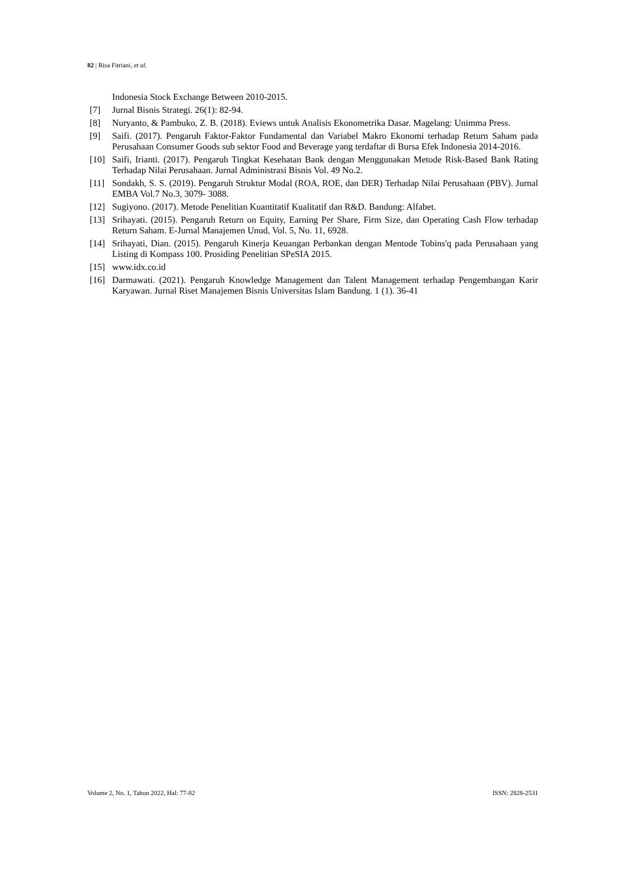82 | Risa Fitriani, et al.
Indonesia Stock Exchange Between 2010-2015.
[7] Jurnal Bisnis Strategi. 26(1): 82-94.
[8] Nuryanto, & Pambuko, Z. B. (2018). Eviews untuk Analisis Ekonometrika Dasar. Magelang: Unimma Press.
[9] Saifi. (2017). Pengaruh Faktor-Faktor Fundamental dan Variabel Makro Ekonomi terhadap Return Saham pada Perusahaan Consumer Goods sub sektor Food and Beverage yang terdaftar di Bursa Efek Indonesia 2014-2016.
[10] Saifi, Irianti. (2017). Pengaruh Tingkat Kesehatan Bank dengan Menggunakan Metode Risk-Based Bank Rating Terhadap Nilai Perusahaan. Jurnal Administrasi Bisnis Vol. 49 No.2.
[11] Sondakh, S. S. (2019). Pengaruh Struktur Modal (ROA, ROE, dan DER) Terhadap Nilai Perusahaan (PBV). Jurnal EMBA Vol.7 No.3, 3079- 3088.
[12] Sugiyono. (2017). Metode Penelitian Kuantitatif Kualitatif dan R&D. Bandung: Alfabet.
[13] Srihayati. (2015). Pengaruh Return on Equity, Earning Per Share, Firm Size, dan Operating Cash Flow terhadap Return Saham. E-Jurnal Manajemen Unud, Vol. 5, No. 11, 6928.
[14] Srihayati, Dian. (2015). Pengaruh Kinerja Keuangan Perbankan dengan Mentode Tobins'q pada Perusahaan yang Listing di Kompass 100. Prosiding Penelitian SPeSIA 2015.
[15] www.idx.co.id
[16] Darmawati. (2021). Pengaruh Knowledge Management dan Talent Management terhadap Pengembangan Karir Karyawan. Jurnal Riset Manajemen Bisnis Universitas Islam Bandung. 1 (1). 36-41
Volume 2, No. 1, Tahun 2022, Hal: 77-82 ISSN: 2828-2531